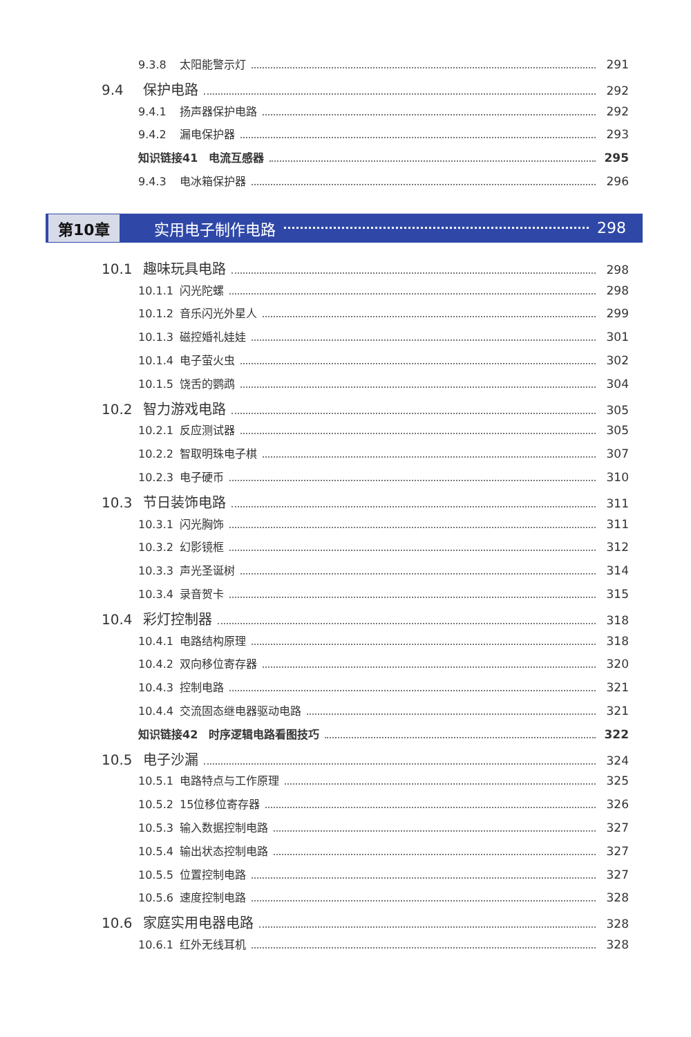9.3.8 太阳能警示灯 291
9.4 保护电路 292
9.4.1 扬声器保护电路 292
9.4.2 漏电保护器 293
知识链接41　电流互感器 295
9.4.3 电冰箱保护器 296
第10章 实用电子制作电路 298
10.1 趣味玩具电路 298
10.1.1 闪光陀螺 298
10.1.2 音乐闪光外星人 299
10.1.3 磁控婚礼娃娃 301
10.1.4 电子萤火虫 302
10.1.5 饶舌的鹦鹉 304
10.2 智力游戏电路 305
10.2.1 反应测试器 305
10.2.2 智取明珠电子棋 307
10.2.3 电子硬币 310
10.3 节日装饰电路 311
10.3.1 闪光胸饰 311
10.3.2 幻影镜框 312
10.3.3 声光圣诞树 314
10.3.4 录音贺卡 315
10.4 彩灯控制器 318
10.4.1 电路结构原理 318
10.4.2 双向移位寄存器 320
10.4.3 控制电路 321
10.4.4 交流固态继电器驱动电路 321
知识链接42　时序逻辑电路看图技巧 322
10.5 电子沙漏 324
10.5.1 电路特点与工作原理 325
10.5.2 15位移位寄存器 326
10.5.3 输入数据控制电路 327
10.5.4 输出状态控制电路 327
10.5.5 位置控制电路 327
10.5.6 速度控制电路 328
10.6 家庭实用电器电路 328
10.6.1 红外无线耳机 328